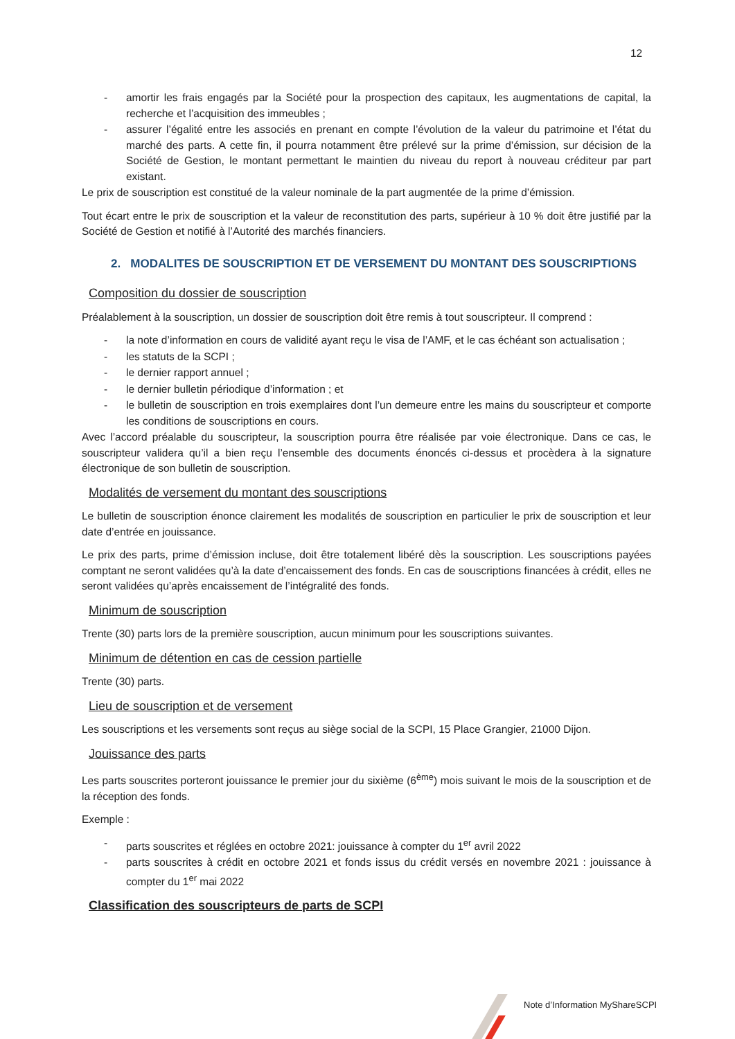12
- amortir les frais engagés par la Société pour la prospection des capitaux, les augmentations de capital, la recherche et l’acquisition des immeubles ;
- assurer l’égalité entre les associés en prenant en compte l’évolution de la valeur du patrimoine et l’état du marché des parts. A cette fin, il pourra notamment être prélevé sur la prime d’émission, sur décision de la Société de Gestion, le montant permettant le maintien du niveau du report à nouveau créditeur par part existant.
Le prix de souscription est constitué de la valeur nominale de la part augmentée de la prime d’émission.
Tout écart entre le prix de souscription et la valeur de reconstitution des parts, supérieur à 10 % doit être justifié par la Société de Gestion et notifié à l’Autorité des marchés financiers.
2. MODALITES DE SOUSCRIPTION ET DE VERSEMENT DU MONTANT DES SOUSCRIPTIONS
Composition du dossier de souscription
Préalablement à la souscription, un dossier de souscription doit être remis à tout souscripteur. Il comprend :
- la note d’information en cours de validité ayant reçu le visa de l’AMF, et le cas échéant son actualisation ;
- les statuts de la SCPI ;
- le dernier rapport annuel ;
- le dernier bulletin périodique d’information ; et
- le bulletin de souscription en trois exemplaires dont l’un demeure entre les mains du souscripteur et comporte les conditions de souscriptions en cours.
Avec l’accord préalable du souscripteur, la souscription pourra être réalisée par voie électronique. Dans ce cas, le souscripteur validera qu’il a bien reçu l’ensemble des documents énoncés ci-dessus et procèdera à la signature électronique de son bulletin de souscription.
Modalités de versement du montant des souscriptions
Le bulletin de souscription énonce clairement les modalités de souscription en particulier le prix de souscription et leur date d’entrée en jouissance.
Le prix des parts, prime d’émission incluse, doit être totalement libéré dès la souscription. Les souscriptions payées comptant ne seront validées qu’à la date d’encaissement des fonds. En cas de souscriptions financées à crédit, elles ne seront validées qu’après encaissement de l’intégralité des fonds.
Minimum de souscription
Trente (30) parts lors de la première souscription, aucun minimum pour les souscriptions suivantes.
Minimum de détention en cas de cession partielle
Trente (30) parts.
Lieu de souscription et de versement
Les souscriptions et les versements sont reçus au siège social de la SCPI, 15 Place Grangier, 21000 Dijon.
Jouissance des parts
Les parts souscrites porteront jouissance le premier jour du sixième (6<sup>ème</sup>) mois suivant le mois de la souscription et de la réception des fonds.
Exemple :
- parts souscrites et réglées en octobre 2021: jouissance à compter du 1<sup>er</sup> avril 2022
- parts souscrites à crédit en octobre 2021 et fonds issus du crédit versés en novembre 2021 : jouissance à compter du 1<sup>er</sup> mai 2022
Classification des souscripteurs de parts de SCPI
Note d’Information MyShareSCPI